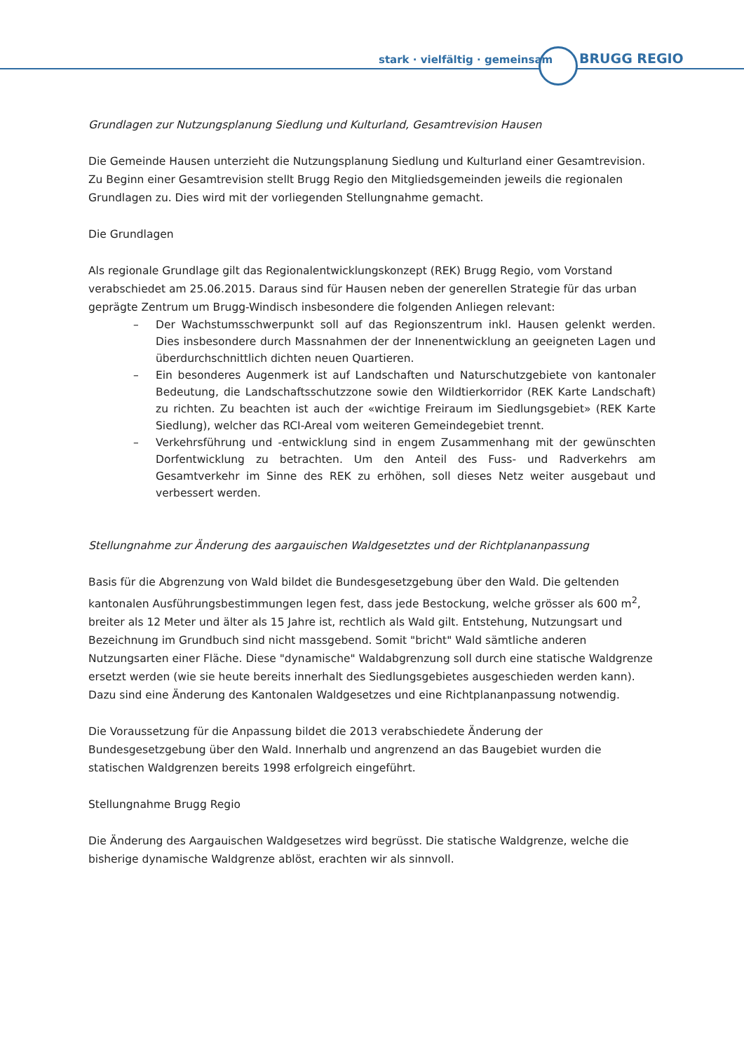stark · vielfältig · gemeinsam BRUGG REGIO
Grundlagen zur Nutzungsplanung Siedlung und Kulturland, Gesamtrevision Hausen
Die Gemeinde Hausen unterzieht die Nutzungsplanung Siedlung und Kulturland einer Gesamtrevision. Zu Beginn einer Gesamtrevision stellt Brugg Regio den Mitgliedsgemeinden jeweils die regionalen Grundlagen zu. Dies wird mit der vorliegenden Stellungnahme gemacht.
Die Grundlagen
Als regionale Grundlage gilt das Regionalentwicklungskonzept (REK) Brugg Regio, vom Vorstand verabschiedet am 25.06.2015. Daraus sind für Hausen neben der generellen Strategie für das urban geprägte Zentrum um Brugg-Windisch insbesondere die folgenden Anliegen relevant:
– Der Wachstumsschwerpunkt soll auf das Regionszentrum inkl. Hausen gelenkt werden. Dies insbesondere durch Massnahmen der der Innenentwicklung an geeigneten Lagen und überdurchschnittlich dichten neuen Quartieren.
– Ein besonderes Augenmerk ist auf Landschaften und Naturschutzgebiete von kantonaler Bedeutung, die Landschaftsschutzzone sowie den Wildtierkorridor (REK Karte Landschaft) zu richten. Zu beachten ist auch der «wichtige Freiraum im Siedlungsgebiet» (REK Karte Siedlung), welcher das RCI-Areal vom weiteren Gemeindegebiet trennt.
– Verkehrsführung und -entwicklung sind in engem Zusammenhang mit der gewünschten Dorfentwicklung zu betrachten. Um den Anteil des Fuss- und Radverkehrs am Gesamtverkehr im Sinne des REK zu erhöhen, soll dieses Netz weiter ausgebaut und verbessert werden.
Stellungnahme zur Änderung des aargauischen Waldgesetztes und der Richtplananpassung
Basis für die Abgrenzung von Wald bildet die Bundesgesetzgebung über den Wald. Die geltenden kantonalen Ausführungsbestimmungen legen fest, dass jede Bestockung, welche grösser als 600 m<sup>2</sup>, breiter als 12 Meter und älter als 15 Jahre ist, rechtlich als Wald gilt. Entstehung, Nutzungsart und Bezeichnung im Grundbuch sind nicht massgebend. Somit "bricht" Wald sämtliche anderen Nutzungsarten einer Fläche. Diese "dynamische" Waldabgrenzung soll durch eine statische Waldgrenze ersetzt werden (wie sie heute bereits innerhalt des Siedlungsgebietes ausgeschieden werden kann). Dazu sind eine Änderung des Kantonalen Waldgesetzes und eine Richtplananpassung notwendig.
Die Voraussetzung für die Anpassung bildet die 2013 verabschiedete Änderung der Bundesgesetzgebung über den Wald. Innerhalb und angrenzend an das Baugebiet wurden die statischen Waldgrenzen bereits 1998 erfolgreich eingeführt.
Stellungnahme Brugg Regio
Die Änderung des Aargauischen Waldgesetzes wird begrüsst. Die statische Waldgrenze, welche die bisherige dynamische Waldgrenze ablöst, erachten wir als sinnvoll.